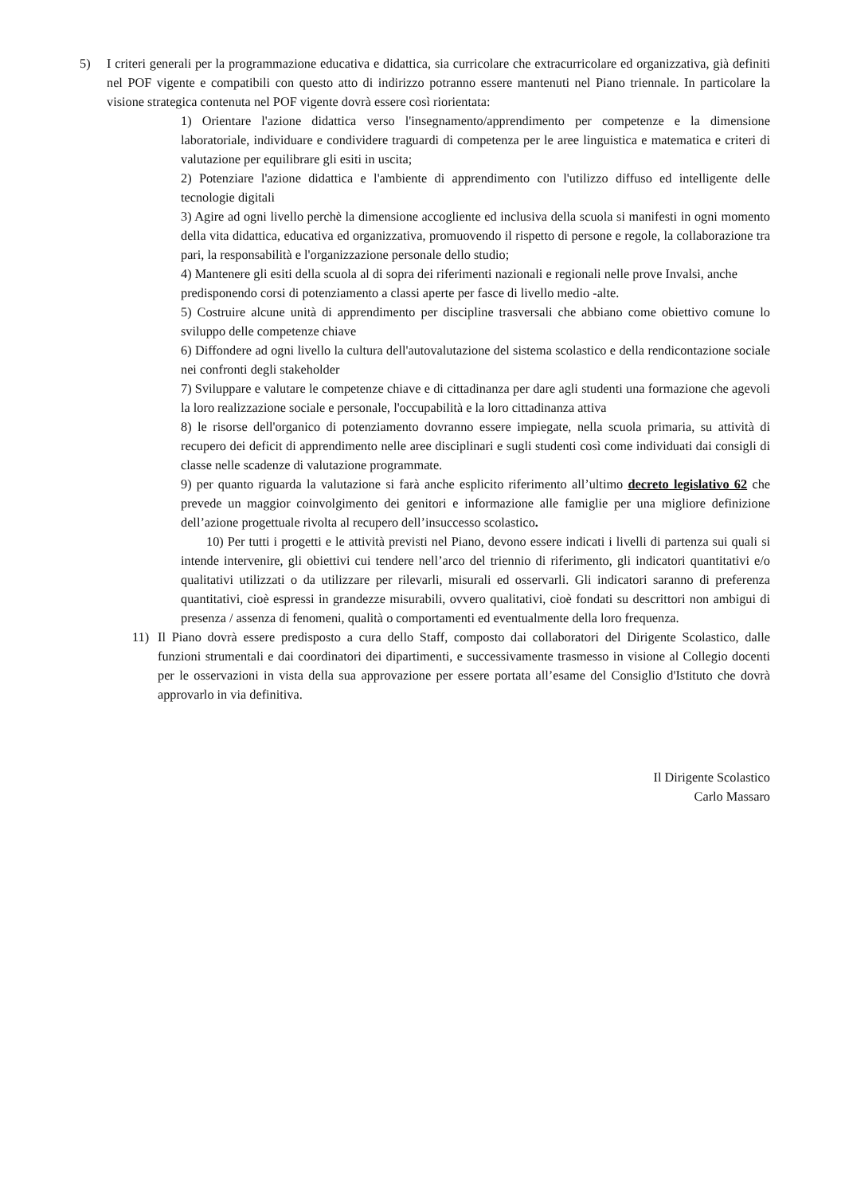5) I criteri generali per la programmazione educativa e didattica, sia curricolare che extracurricolare ed organizzativa, già definiti nel POF vigente e compatibili con questo atto di indirizzo potranno essere mantenuti nel Piano triennale. In particolare la visione strategica contenuta nel POF vigente dovrà essere così riorientata:
1) Orientare l'azione didattica verso l'insegnamento/apprendimento per competenze e la dimensione laboratoriale, individuare e condividere traguardi di competenza per le aree linguistica e matematica e criteri di valutazione per equilibrare gli esiti in uscita;
2) Potenziare l'azione didattica e l'ambiente di apprendimento con l'utilizzo diffuso ed intelligente delle tecnologie digitali
3) Agire ad ogni livello perchè la dimensione accogliente ed inclusiva della scuola si manifesti in ogni momento della vita didattica, educativa ed organizzativa, promuovendo il rispetto di persone e regole, la collaborazione tra pari, la responsabilità e l'organizzazione personale dello studio;
4) Mantenere gli esiti della scuola al di sopra dei riferimenti nazionali e regionali nelle prove Invalsi, anche predisponendo corsi di potenziamento a classi aperte per fasce di livello medio -alte.
5) Costruire alcune unità di apprendimento per discipline trasversali che abbiano come obiettivo comune lo sviluppo delle competenze chiave
6) Diffondere ad ogni livello la cultura dell'autovalutazione del sistema scolastico e della rendicontazione sociale nei confronti degli stakeholder
7) Sviluppare e valutare le competenze chiave e di cittadinanza per dare agli studenti una formazione che agevoli la loro realizzazione sociale e personale, l'occupabilità e la loro cittadinanza attiva
8) le risorse dell'organico di potenziamento dovranno essere impiegate, nella scuola primaria, su attività di recupero dei deficit di apprendimento nelle aree disciplinari e sugli studenti così come individuati dai consigli di classe nelle scadenze di valutazione programmate.
9) per quanto riguarda la valutazione si farà anche esplicito riferimento all’ultimo decreto legislativo 62 che prevede un maggior coinvolgimento dei genitori e informazione alle famiglie per una migliore definizione dell’azione progettuale rivolta al recupero dell’insuccesso scolastico.
10) Per tutti i progetti e le attività previsti nel Piano, devono essere indicati i livelli di partenza sui quali si intende intervenire, gli obiettivi cui tendere nell’arco del triennio di riferimento, gli indicatori quantitativi e/o qualitativi utilizzati o da utilizzare per rilevarli, misurali ed osservarli. Gli indicatori saranno di preferenza quantitativi, cioè espressi in grandezze misurabili, ovvero qualitativi, cioè fondati su descrittori non ambigui di presenza / assenza di fenomeni, qualità o comportamenti ed eventualmente della loro frequenza.
11) Il Piano dovrà essere predisposto a cura dello Staff, composto dai collaboratori del Dirigente Scolastico, dalle funzioni strumentali e dai coordinatori dei dipartimenti, e successivamente trasmesso in visione al Collegio docenti per le osservazioni in vista della sua approvazione per essere portata all’esame del Consiglio d'Istituto che dovrà approvarlo in via definitiva.
Il Dirigente Scolastico
Carlo Massaro